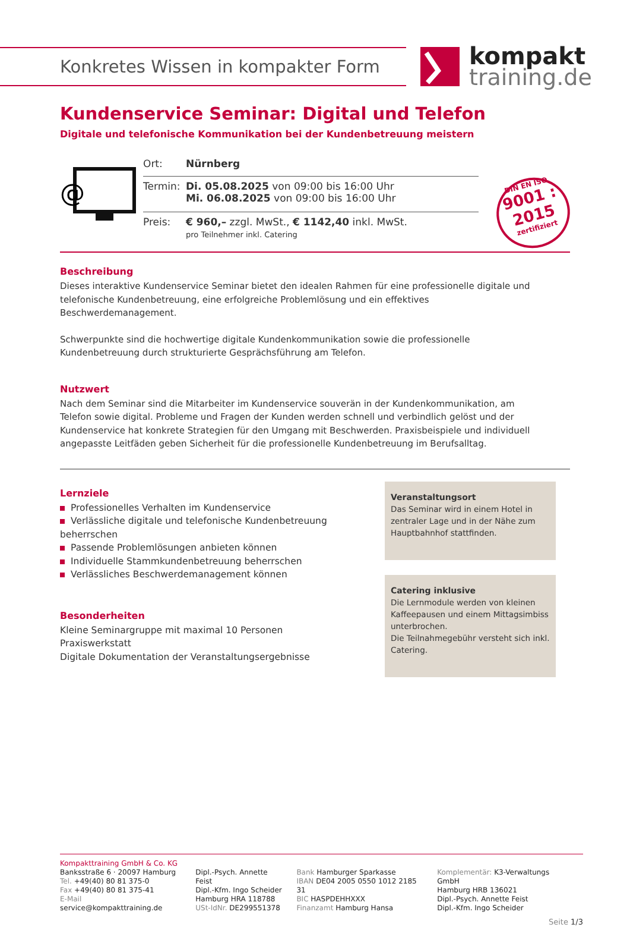Konkretes Wissen in kompakter Form
kompakt
training.de
Kundenservice Seminar: Digital und Telefon
Digitale und telefonische Kommunikation bei der Kundenbetreuung meistern
@
| Ort: | Nürnberg |
| Termin: | Di. 05.08.2025 von 09:00 bis 16:00 Uhr Mi. 06.08.2025 von 09:00 bis 16:00 Uhr |
| Preis: | € 960,– zzgl. MwSt., € 1142,40 inkl. MwSt. pro Teilnehmer inkl. Catering |
DIN EN ISO
9001 : 2015
zertifiziert
Beschreibung
Dieses interaktive Kundenservice Seminar bietet den idealen Rahmen für eine professionelle digitale und
telefonische Kundenbetreuung, eine erfolgreiche Problemlösung und ein effektives
Beschwerdemanagement.
Schwerpunkte sind die hochwertige digitale Kundenkommunikation sowie die professionelle
Kundenbetreuung durch strukturierte Gesprächsführung am Telefon.
Nutzwert
Nach dem Seminar sind die Mitarbeiter im Kundenservice souverän in der Kundenkommunikation, am
Telefon sowie digital. Probleme und Fragen der Kunden werden schnell und verbindlich gelöst und der
Kundenservice hat konkrete Strategien für den Umgang mit Beschwerden. Praxisbeispiele und individuell
angepasste Leitfäden geben Sicherheit für die professionelle Kundenbetreuung im Berufsalltag.
Lernziele
Professionelles Verhalten im Kundenservice
Verlässliche digitale und telefonische Kundenbetreuung beherrschen
Passende Problemlösungen anbieten können
Individuelle Stammkundenbetreuung beherrschen
Verlässliches Beschwerdemanagement können
Besonderheiten
Kleine Seminargruppe mit maximal 10 Personen
Praxiswerkstatt
Digitale Dokumentation der Veranstaltungsergebnisse
Veranstaltungsort
Das Seminar wird in einem Hotel in zentraler Lage und in der Nähe zum Hauptbahnhof stattfinden.
Catering inklusive
Die Lernmodule werden von kleinen Kaffeepausen und einem Mittagsimbiss unterbrochen.
Die Teilnahmegebühr versteht sich inkl. Catering.
Kompakttraining GmbH & Co. KG
Banksstraße 6 · 20097 Hamburg
Tel. +49(40) 80 81 375-0
Fax +49(40) 80 81 375-41
E-Mail service@kompakttraining.de
Dipl.-Psych. Annette Feist
Dipl.-Kfm. Ingo Scheider
Hamburg HRA 118788
USt-IdNr. DE299551378
Bank Hamburger Sparkasse
IBAN DE04 2005 0550 1012 2185 31
BIC HASPDEHHXXX
Finanzamt Hamburg Hansa
Komplementär: K3-Verwaltungs GmbH
Hamburg HRB 136021
Dipl.-Psych. Annette Feist
Dipl.-Kfm. Ingo Scheider
Seite 1/3